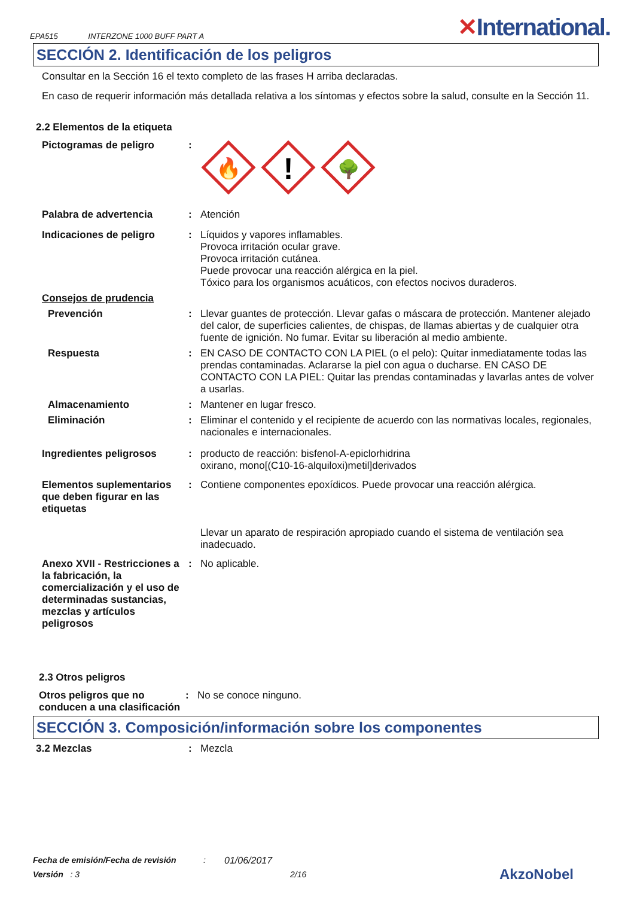EPA515 INTERZONE 1000 BUFF PART A
✕International.
SECCIÓN 2. Identificación de los peligros
Consultar en la Sección 16 el texto completo de las frases H arriba declaradas.
En caso de requerir información más detallada relativa a los síntomas y efectos sobre la salud, consulte en la Sección 11.
2.2 Elementos de la etiqueta
Pictogramas de peligro :
🔥
!
🌳
Palabra de advertencia : Atención
Indicaciones de peligro : Líquidos y vapores inflamables.
Provoca irritación ocular grave.
Provoca irritación cutánea.
Puede provocar una reacción alérgica en la piel.
Tóxico para los organismos acuáticos, con efectos nocivos duraderos.
Consejos de prudencia
Prevención : Llevar guantes de protección. Llevar gafas o máscara de protección. Mantener alejado del calor, de superficies calientes, de chispas, de llamas abiertas y de cualquier otra fuente de ignición. No fumar. Evitar su liberación al medio ambiente.
Respuesta : EN CASO DE CONTACTO CON LA PIEL (o el pelo): Quitar inmediatamente todas las prendas contaminadas. Aclararse la piel con agua o ducharse. EN CASO DE CONTACTO CON LA PIEL: Quitar las prendas contaminadas y lavarlas antes de volver a usarlas.
Almacenamiento : Mantener en lugar fresco.
Eliminación : Eliminar el contenido y el recipiente de acuerdo con las normativas locales, regionales, nacionales e internacionales.
Ingredientes peligrosos : producto de reacción: bisfenol-A-epiclorhidrina
oxirano, mono[(C10-16-alquiloxi)metil]derivados
Elementos suplementarios que deben figurar en las etiquetas
: Contiene componentes epoxídicos. Puede provocar una reacción alérgica.
Llevar un aparato de respiración apropiado cuando el sistema de ventilación sea inadecuado.
Anexo XVII - Restricciones a la fabricación, la comercialización y el uso de determinadas sustancias, mezclas y artículos peligrosos
: No aplicable.
2.3 Otros peligros
Otros peligros que no conducen a una clasificación
: No se conoce ninguno.
SECCIÓN 3. Composición/información sobre los componentes
3.2 Mezclas : Mezcla
Fecha de emisión/Fecha de revisión: 01/06/2017
Versión : 3 2/16 AkzoNobel